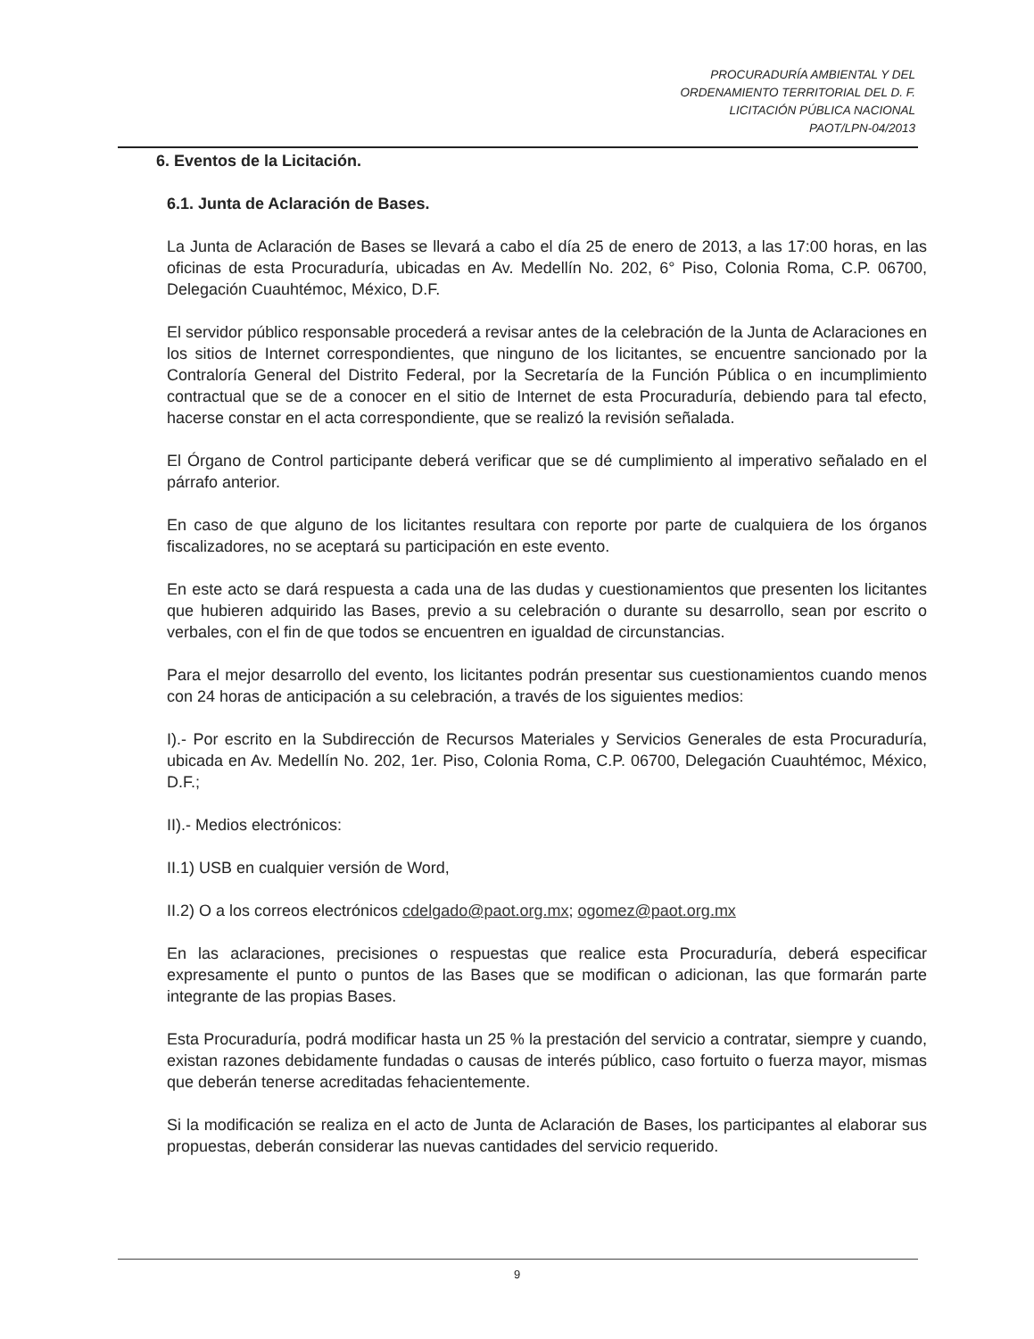PROCURADURÍA AMBIENTAL Y DEL
ORDENAMIENTO TERRITORIAL DEL D. F.
LICITACIÓN PÚBLICA NACIONAL
PAOT/LPN-04/2013
6. Eventos de la Licitación.
6.1. Junta de Aclaración de Bases.
La Junta de Aclaración de Bases se llevará a cabo el día 25 de enero de 2013, a las 17:00 horas, en las oficinas de esta Procuraduría, ubicadas en Av. Medellín No. 202, 6° Piso, Colonia Roma, C.P. 06700, Delegación Cuauhtémoc, México, D.F.
El servidor público responsable procederá a revisar antes de la celebración de la Junta de Aclaraciones en los sitios de Internet correspondientes, que ninguno de los licitantes, se encuentre sancionado por la Contraloría General del Distrito Federal, por la Secretaría de la Función Pública o en incumplimiento contractual que se de a conocer en el sitio de Internet de esta Procuraduría, debiendo para tal efecto, hacerse constar en el acta correspondiente, que se realizó la revisión señalada.
El Órgano de Control participante deberá verificar que se dé cumplimiento al imperativo señalado en el párrafo anterior.
En caso de que alguno de los licitantes resultara con reporte por parte de cualquiera de los órganos fiscalizadores, no se aceptará su participación en este evento.
En este acto se dará respuesta a cada una de las dudas y cuestionamientos que presenten los licitantes que hubieren adquirido las Bases, previo a su celebración o durante su desarrollo, sean por escrito o verbales, con el fin de que todos se encuentren en igualdad de circunstancias.
Para el mejor desarrollo del evento, los licitantes podrán presentar sus cuestionamientos cuando menos con 24 horas de anticipación a su celebración, a través de los siguientes medios:
I).- Por escrito en la Subdirección de Recursos Materiales y Servicios Generales de esta Procuraduría, ubicada en Av. Medellín No. 202, 1er. Piso, Colonia Roma, C.P. 06700, Delegación Cuauhtémoc, México, D.F.;
II).- Medios electrónicos:
II.1) USB en cualquier versión de Word,
II.2) O a los correos electrónicos cdelgado@paot.org.mx; ogomez@paot.org.mx
En las aclaraciones, precisiones o respuestas que realice esta Procuraduría, deberá especificar expresamente el punto o puntos de las Bases que se modifican o adicionan, las que formarán parte integrante de las propias Bases.
Esta Procuraduría, podrá modificar hasta un 25 % la prestación del servicio a contratar, siempre y cuando, existan razones debidamente fundadas o causas de interés público, caso fortuito o fuerza mayor, mismas que deberán tenerse acreditadas fehacientemente.
Si la modificación se realiza en el acto de Junta de Aclaración de Bases, los participantes al elaborar sus propuestas, deberán considerar las nuevas cantidades del servicio requerido.
9